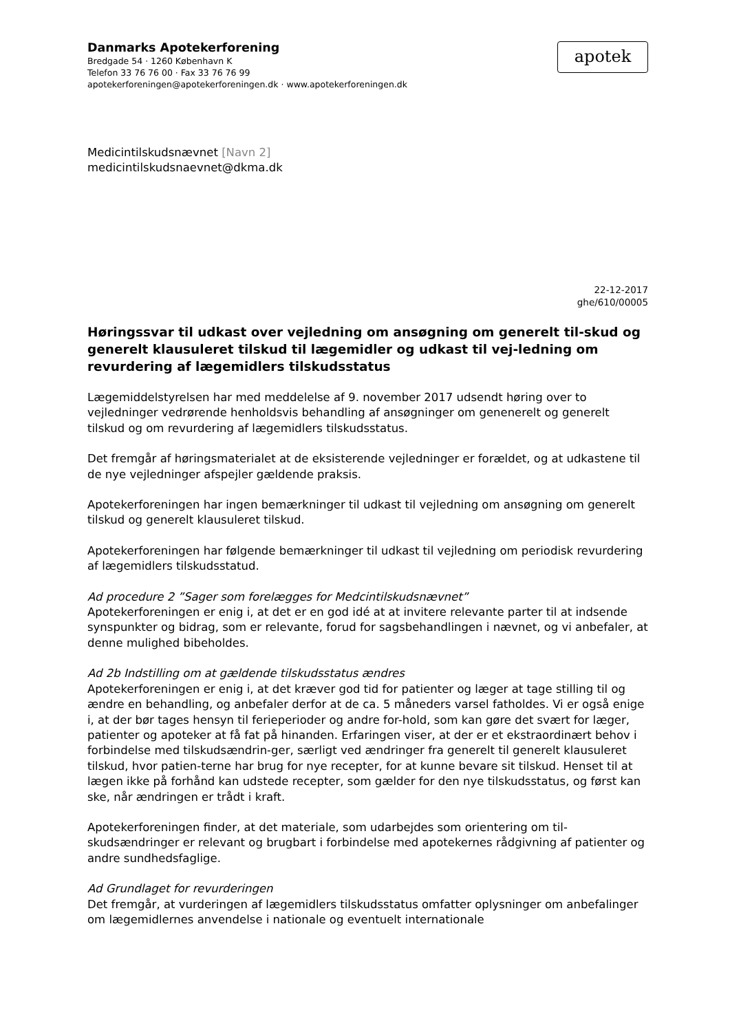apotek
Danmarks Apotekerforening
Bredgade 54 · 1260 København K
Telefon 33 76 76 00 · Fax 33 76 76 99
apotekerforeningen@apotekerforeningen.dk · www.apotekerforeningen.dk
Medicintilskudsnævnet [Navn 2]
medicintilskudsnaevnet@dkma.dk
22-12-2017
ghe/610/00005
Høringssvar til udkast over vejledning om ansøgning om generelt til-skud og generelt klausuleret tilskud til lægemidler og udkast til vej-ledning om revurdering af lægemidlers tilskudsstatus
Lægemiddelstyrelsen har med meddelelse af 9. november 2017 udsendt høring over to vejledninger vedrørende henholdsvis behandling af ansøgninger om genenerelt og generelt tilskud og om revurdering af lægemidlers tilskudsstatus.
Det fremgår af høringsmaterialet at de eksisterende vejledninger er forældet, og at udkastene til de nye vejledninger afspejler gældende praksis.
Apotekerforeningen har ingen bemærkninger til udkast til vejledning om ansøgning om generelt tilskud og generelt klausuleret tilskud.
Apotekerforeningen har følgende bemærkninger til udkast til vejledning om periodisk revurdering af lægemidlers tilskudsstatud.
Ad procedure 2 ”Sager som forelægges for Medcintilskudsnævnet”
Apotekerforeningen er enig i, at det er en god idé at at invitere relevante parter til at indsende synspunkter og bidrag, som er relevante, forud for sagsbehandlingen i nævnet, og vi anbefaler, at denne mulighed bibeholdes.
Ad 2b Indstilling om at gældende tilskudsstatus ændres
Apotekerforeningen er enig i, at det kræver god tid for patienter og læger at tage stilling til og ændre en behandling, og anbefaler derfor at de ca. 5 måneders varsel fatholdes. Vi er også enige i, at der bør tages hensyn til ferieperioder og andre for-hold, som kan gøre det svært for læger, patienter og apoteker at få fat på hinanden. Erfaringen viser, at der er et ekstraordinært behov i forbindelse med tilskudsændrin-ger, særligt ved ændringer fra generelt til generelt klausuleret tilskud, hvor patien-terne har brug for nye recepter, for at kunne bevare sit tilskud. Henset til at lægen ikke på forhånd kan udstede recepter, som gælder for den nye tilskudsstatus, og først kan ske, når ændringen er trådt i kraft.
Apotekerforeningen finder, at det materiale, som udarbejdes som orientering om til-skudsændringer er relevant og brugbart i forbindelse med apotekernes rådgivning af patienter og andre sundhedsfaglige.
Ad Grundlaget for revurderingen
Det fremgår, at vurderingen af lægemidlers tilskudsstatus omfatter oplysninger om anbefalinger om lægemidlernes anvendelse i nationale og eventuelt internationale